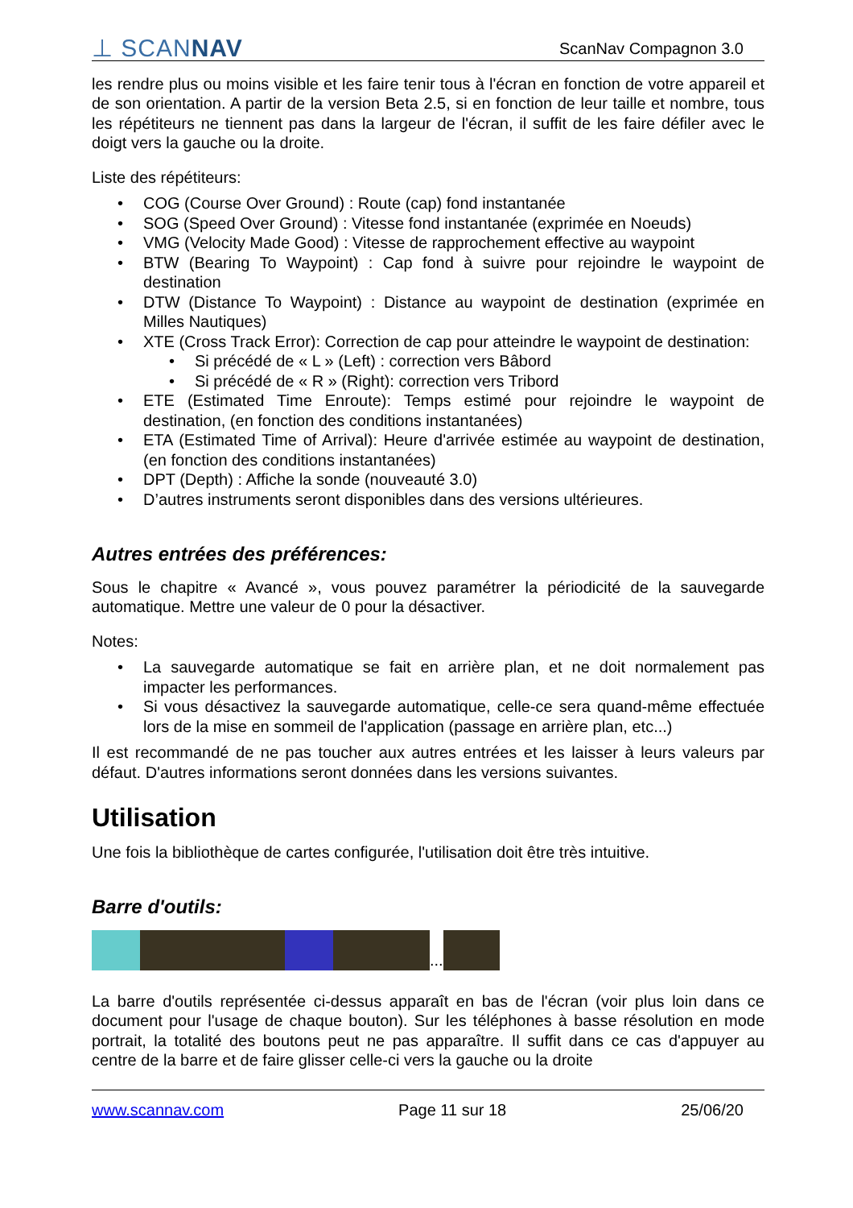⊥ SCANNAV ScanNav Compagnon 3.0
les rendre plus ou moins visible et les faire tenir tous à l'écran en fonction de votre appareil et de son orientation. A partir de la version Beta 2.5, si en fonction de leur taille et nombre, tous les répétiteurs ne tiennent pas dans la largeur de l'écran, il suffit de les faire défiler avec le doigt vers la gauche ou la droite.
Liste des répétiteurs:
• COG (Course Over Ground) : Route (cap) fond instantanée
• SOG (Speed Over Ground) : Vitesse fond instantanée (exprimée en Noeuds)
• VMG (Velocity Made Good) : Vitesse de rapprochement effective au waypoint
• BTW (Bearing To Waypoint) : Cap fond à suivre pour rejoindre le waypoint de destination
• DTW (Distance To Waypoint) : Distance au waypoint de destination (exprimée en Milles Nautiques)
• XTE (Cross Track Error): Correction de cap pour atteindre le waypoint de destination:
• Si précédé de « L » (Left) : correction vers Bâbord
• Si précédé de « R » (Right): correction vers Tribord
• ETE (Estimated Time Enroute): Temps estimé pour rejoindre le waypoint de destination, (en fonction des conditions instantanées)
• ETA (Estimated Time of Arrival): Heure d'arrivée estimée au waypoint de destination, (en fonction des conditions instantanées)
• DPT (Depth) : Affiche la sonde (nouveauté 3.0)
• D’autres instruments seront disponibles dans des versions ultérieures.
Autres entrées des préférences:
Sous le chapitre « Avancé », vous pouvez paramétrer la périodicité de la sauvegarde automatique. Mettre une valeur de 0 pour la désactiver.
Notes:
• La sauvegarde automatique se fait en arrière plan, et ne doit normalement pas impacter les performances.
• Si vous désactivez la sauvegarde automatique, celle-ce sera quand-même effectuée lors de la mise en sommeil de l'application (passage en arrière plan, etc...)
Il est recommandé de ne pas toucher aux autres entrées et les laisser à leurs valeurs par défaut. D'autres informations seront données dans les versions suivantes.
Utilisation
Une fois la bibliothèque de cartes configurée, l'utilisation doit être très intuitive.
Barre d'outils:
...
La barre d'outils représentée ci-dessus apparaît en bas de l'écran (voir plus loin dans ce document pour l'usage de chaque bouton). Sur les téléphones à basse résolution en mode portrait, la totalité des boutons peut ne pas apparaître. Il suffit dans ce cas d'appuyer au centre de la barre et de faire glisser celle-ci vers la gauche ou la droite
www.scannav.com Page 11 sur 18 25/06/20